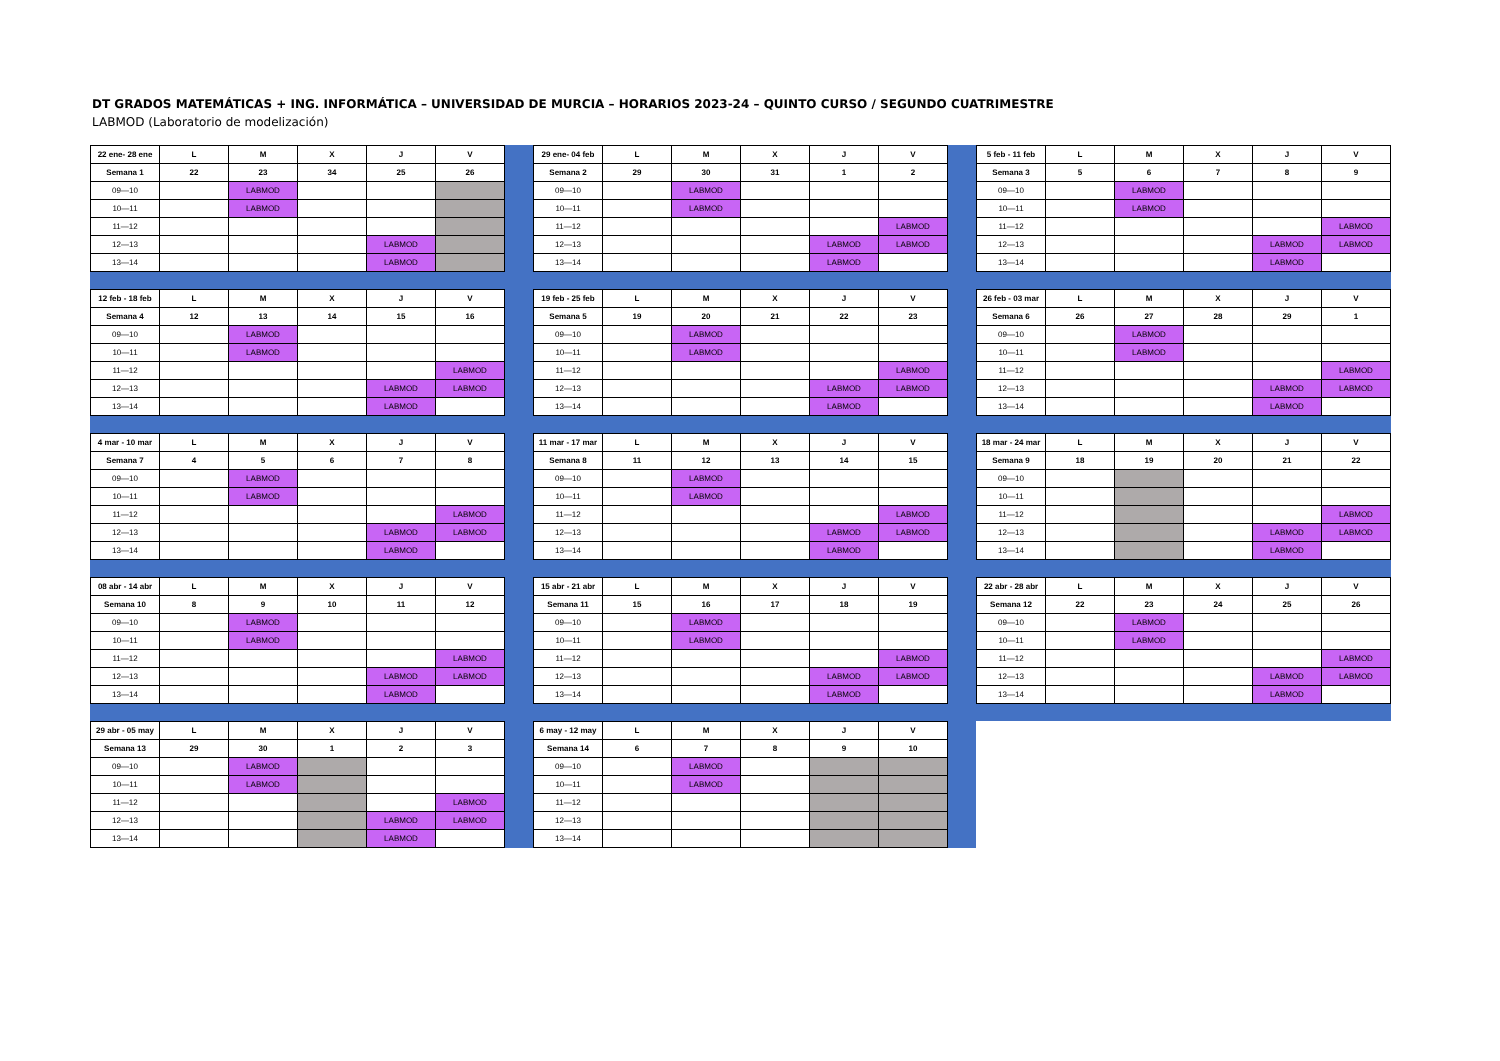DT GRADOS MATEMÁTICAS + ING. INFORMÁTICA – UNIVERSIDAD DE MURCIA – HORARIOS 2023-24 – QUINTO CURSO / SEGUNDO CUATRIMESTRE
LABMOD (Laboratorio de modelización)
| 22 ene- 28 ene | L | M | X | J | V |
| --- | --- | --- | --- | --- | --- |
| Semana 1 | 22 | 23 | 34 | 25 | 26 |
| 09—10 | | LABMOD | | | |
| 10—11 | | LABMOD | | | |
| 11—12 | | | | | |
| 12—13 | | | | LABMOD | |
| 13—14 | | | | LABMOD | |
| 29 ene- 04 feb | L | M | X | J | V |
| --- | --- | --- | --- | --- | --- |
| Semana 2 | 29 | 30 | 31 | 1 | 2 |
| 09—10 | | LABMOD | | | |
| 10—11 | | LABMOD | | | |
| 11—12 | | | | | LABMOD |
| 12—13 | | | | LABMOD | LABMOD |
| 13—14 | | | | LABMOD | |
| 5 feb - 11 feb | L | M | X | J | V |
| --- | --- | --- | --- | --- | --- |
| Semana 3 | 5 | 6 | 7 | 8 | 9 |
| 09—10 | | LABMOD | | | |
| 10—11 | | LABMOD | | | |
| 11—12 | | | | | LABMOD |
| 12—13 | | | | LABMOD | LABMOD |
| 13—14 | | | | LABMOD | |
| 12 feb - 18 feb | L | M | X | J | V |
| --- | --- | --- | --- | --- | --- |
| Semana 4 | 12 | 13 | 14 | 15 | 16 |
| 09—10 | | LABMOD | | | |
| 10—11 | | LABMOD | | | |
| 11—12 | | | | | LABMOD |
| 12—13 | | | | LABMOD | LABMOD |
| 13—14 | | | | LABMOD | |
| 19 feb - 25 feb | L | M | X | J | V |
| --- | --- | --- | --- | --- | --- |
| Semana 5 | 19 | 20 | 21 | 22 | 23 |
| 09—10 | | LABMOD | | | |
| 10—11 | | LABMOD | | | |
| 11—12 | | | | | LABMOD |
| 12—13 | | | | LABMOD | LABMOD |
| 13—14 | | | | LABMOD | |
| 26 feb - 03 mar | L | M | X | J | V |
| --- | --- | --- | --- | --- | --- |
| Semana 6 | 26 | 27 | 28 | 29 | 1 |
| 09—10 | | LABMOD | | | |
| 10—11 | | LABMOD | | | |
| 11—12 | | | | | LABMOD |
| 12—13 | | | | LABMOD | LABMOD |
| 13—14 | | | | LABMOD | |
| 4 mar - 10 mar | L | M | X | J | V |
| --- | --- | --- | --- | --- | --- |
| Semana 7 | 4 | 5 | 6 | 7 | 8 |
| 09—10 | | LABMOD | | | |
| 10—11 | | LABMOD | | | |
| 11—12 | | | | | LABMOD |
| 12—13 | | | | LABMOD | LABMOD |
| 13—14 | | | | LABMOD | |
| 11 mar - 17 mar | L | M | X | J | V |
| --- | --- | --- | --- | --- | --- |
| Semana 8 | 11 | 12 | 13 | 14 | 15 |
| 09—10 | | LABMOD | | | |
| 10—11 | | LABMOD | | | |
| 11—12 | | | | | LABMOD |
| 12—13 | | | | LABMOD | LABMOD |
| 13—14 | | | | LABMOD | |
| 18 mar - 24 mar | L | M | X | J | V |
| --- | --- | --- | --- | --- | --- |
| Semana 9 | 18 | 19 | 20 | 21 | 22 |
| 09—10 | | | | | |
| 10—11 | | | | | |
| 11—12 | | | | | LABMOD |
| 12—13 | | | | LABMOD | LABMOD |
| 13—14 | | | | LABMOD | |
| 08 abr - 14 abr | L | M | X | J | V |
| --- | --- | --- | --- | --- | --- |
| Semana 10 | 8 | 9 | 10 | 11 | 12 |
| 09—10 | | LABMOD | | | |
| 10—11 | | LABMOD | | | |
| 11—12 | | | | | LABMOD |
| 12—13 | | | | LABMOD | LABMOD |
| 13—14 | | | | LABMOD | |
| 15 abr - 21 abr | L | M | X | J | V |
| --- | --- | --- | --- | --- | --- |
| Semana 11 | 15 | 16 | 17 | 18 | 19 |
| 09—10 | | LABMOD | | | |
| 10—11 | | LABMOD | | | |
| 11—12 | | | | | LABMOD |
| 12—13 | | | | LABMOD | LABMOD |
| 13—14 | | | | LABMOD | |
| 22 abr - 28 abr | L | M | X | J | V |
| --- | --- | --- | --- | --- | --- |
| Semana 12 | 22 | 23 | 24 | 25 | 26 |
| 09—10 | | LABMOD | | | |
| 10—11 | | LABMOD | | | |
| 11—12 | | | | | LABMOD |
| 12—13 | | | | LABMOD | LABMOD |
| 13—14 | | | | LABMOD | |
| 29 abr - 05 may | L | M | X | J | V |
| --- | --- | --- | --- | --- | --- |
| Semana 13 | 29 | 30 | 1 | 2 | 3 |
| 09—10 | | LABMOD | | | |
| 10—11 | | LABMOD | | | |
| 11—12 | | | | | LABMOD |
| 12—13 | | | | LABMOD | LABMOD |
| 13—14 | | | | LABMOD | |
| 6 may - 12 may | L | M | X | J | V |
| --- | --- | --- | --- | --- | --- |
| Semana 14 | 6 | 7 | 8 | 9 | 10 |
| 09—10 | | LABMOD | | | |
| 10—11 | | LABMOD | | | |
| 11—12 | | | | | |
| 12—13 | | | | | |
| 13—14 | | | | | |